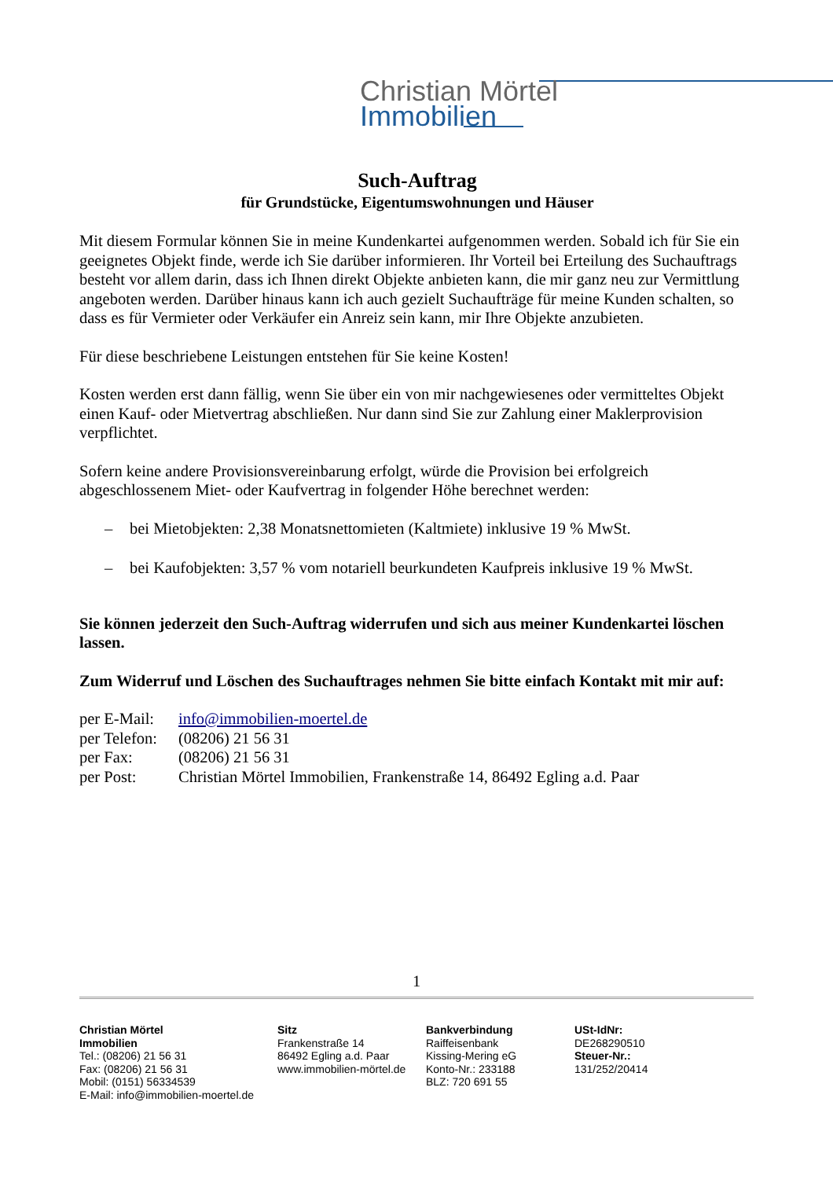Christian Mörtel
Immobilien
Such-Auftrag
für Grundstücke, Eigentumswohnungen und Häuser
Mit diesem Formular können Sie in meine Kundenkartei aufgenommen werden. Sobald ich für Sie ein geeignetes Objekt finde, werde ich Sie darüber informieren. Ihr Vorteil bei Erteilung des Suchauftrags besteht vor allem darin, dass ich Ihnen direkt Objekte anbieten kann, die mir ganz neu zur Vermittlung angeboten werden. Darüber hinaus kann ich auch gezielt Suchaufträge für meine Kunden schalten, so dass es für Vermieter oder Verkäufer ein Anreiz sein kann, mir Ihre Objekte anzubieten.
Für diese beschriebene Leistungen entstehen für Sie keine Kosten!
Kosten werden erst dann fällig, wenn Sie über ein von mir nachgewiesenes oder vermitteltes Objekt einen Kauf- oder Mietvertrag abschließen. Nur dann sind Sie zur Zahlung einer Maklerprovision verpflichtet.
Sofern keine andere Provisionsvereinbarung erfolgt, würde die Provision bei erfolgreich abgeschlossenem Miet- oder Kaufvertrag in folgender Höhe berechnet werden:
– bei Mietobjekten: 2,38 Monatsnettomieten (Kaltmiete) inklusive 19 % MwSt.
– bei Kaufobjekten: 3,57 % vom notariell beurkundeten Kaufpreis inklusive 19 % MwSt.
Sie können jederzeit den Such-Auftrag widerrufen und sich aus meiner Kundenkartei löschen lassen.
Zum Widerruf und Löschen des Suchauftrages nehmen Sie bitte einfach Kontakt mit mir auf:
| per E-Mail: | info@immobilien-moertel.de |
| per Telefon: | (08206) 21 56 31 |
| per Fax: | (08206) 21 56 31 |
| per Post: | Christian Mörtel Immobilien, Frankenstraße 14, 86492 Egling a.d. Paar |
1
Christian Mörtel
Immobilien
Tel.: (08206) 21 56 31
Fax: (08206) 21 56 31
Mobil: (0151) 56334539
E-Mail: info@immobilien-moertel.de
Sitz
Frankenstraße 14
86492 Egling a.d. Paar
www.immobilien-mörtel.de
Bankverbindung
Raiffeisenbank
Kissing-Mering eG
Konto-Nr.: 233188
BLZ: 720 691 55
USt-IdNr:
DE268290510
Steuer-Nr.:
131/252/20414